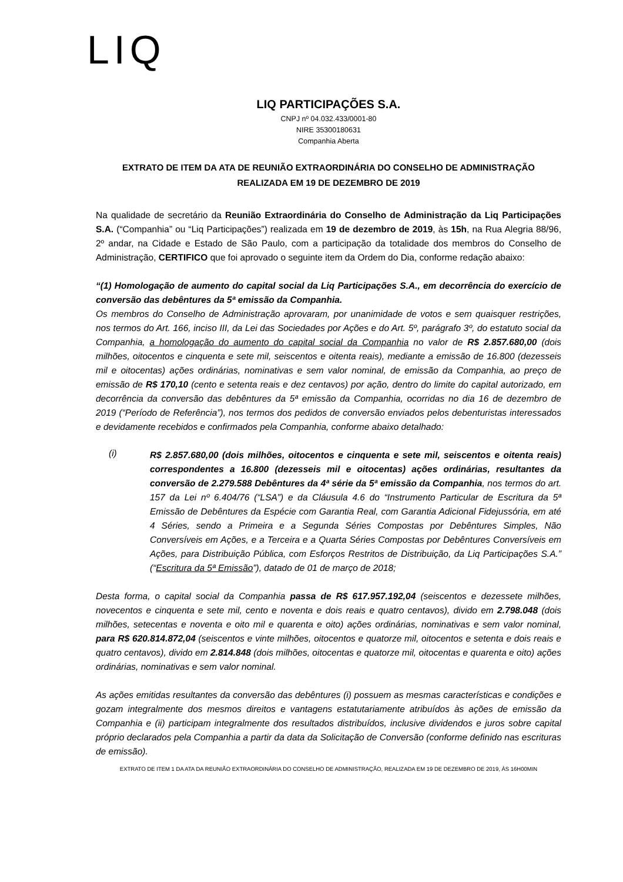LIQ
LIQ PARTICIPAÇÕES S.A.
CNPJ nº 04.032.433/0001-80
NIRE 35300180631
Companhia Aberta
EXTRATO DE ITEM DA ATA DE REUNIÃO EXTRAORDINÁRIA DO CONSELHO DE ADMINISTRAÇÃO
REALIZADA EM 19 DE DEZEMBRO DE 2019
Na qualidade de secretário da Reunião Extraordinária do Conselho de Administração da Liq Participações S.A. (“Companhia” ou “Liq Participações”) realizada em 19 de dezembro de 2019, às 15h, na Rua Alegria 88/96, 2º andar, na Cidade e Estado de São Paulo, com a participação da totalidade dos membros do Conselho de Administração, CERTIFICO que foi aprovado o seguinte item da Ordem do Dia, conforme redação abaixo:
“(1) Homologação de aumento do capital social da Liq Participações S.A., em decorrência do exercício de conversão das debêntures da 5ª emissão da Companhia.
Os membros do Conselho de Administração aprovaram, por unanimidade de votos e sem quaisquer restrições, nos termos do Art. 166, inciso III, da Lei das Sociedades por Ações e do Art. 5º, parágrafo 3º, do estatuto social da Companhia, a homologação do aumento do capital social da Companhia no valor de R$ 2.857.680,00 (dois milhões, oitocentos e cinquenta e sete mil, seiscentos e oitenta reais), mediante a emissão de 16.800 (dezesseis mil e oitocentas) ações ordinárias, nominativas e sem valor nominal, de emissão da Companhia, ao preço de emissão de R$ 170,10 (cento e setenta reais e dez centavos) por ação, dentro do limite do capital autorizado, em decorrência da conversão das debêntures da 5ª emissão da Companhia, ocorridas no dia 16 de dezembro de 2019 (“Período de Referência”), nos termos dos pedidos de conversão enviados pelos debenturistas interessados e devidamente recebidos e confirmados pela Companhia, conforme abaixo detalhado:
(i)
R$ 2.857.680,00 (dois milhões, oitocentos e cinquenta e sete mil, seiscentos e oitenta reais) correspondentes a 16.800 (dezesseis mil e oitocentas) ações ordinárias, resultantes da conversão de 2.279.588 Debêntures da 4ª série da 5ª emissão da Companhia, nos termos do art. 157 da Lei nº 6.404/76 (“LSA”) e da Cláusula 4.6 do “Instrumento Particular de Escritura da 5ª Emissão de Debêntures da Espécie com Garantia Real, com Garantia Adicional Fidejussória, em até 4 Séries, sendo a Primeira e a Segunda Séries Compostas por Debêntures Simples, Não Conversíveis em Ações, e a Terceira e a Quarta Séries Compostas por Debêntures Conversíveis em Ações, para Distribuição Pública, com Esforços Restritos de Distribuição, da Liq Participações S.A.” (“Escritura da 5ª Emissão”), datado de 01 de março de 2018;
Desta forma, o capital social da Companhia passa de R$ 617.957.192,04 (seiscentos e dezessete milhões, novecentos e cinquenta e sete mil, cento e noventa e dois reais e quatro centavos), divido em 2.798.048 (dois milhões, setecentas e noventa e oito mil e quarenta e oito) ações ordinárias, nominativas e sem valor nominal, para R$ 620.814.872,04 (seiscentos e vinte milhões, oitocentos e quatorze mil, oitocentos e setenta e dois reais e quatro centavos), divido em 2.814.848 (dois milhões, oitocentas e quatorze mil, oitocentas e quarenta e oito) ações ordinárias, nominativas e sem valor nominal.
As ações emitidas resultantes da conversão das debêntures (i) possuem as mesmas características e condições e gozam integralmente dos mesmos direitos e vantagens estatutariamente atribuídos às ações de emissão da Companhia e (ii) participam integralmente dos resultados distribuídos, inclusive dividendos e juros sobre capital próprio declarados pela Companhia a partir da data da Solicitação de Conversão (conforme definido nas escrituras de emissão).
EXTRATO DE ITEM 1 DA ATA DA REUNIÃO EXTRAORDINÁRIA DO CONSELHO DE ADMINISTRAÇÃO, REALIZADA EM 19 DE DEZEMBRO DE 2019, ÀS 16H00MIN